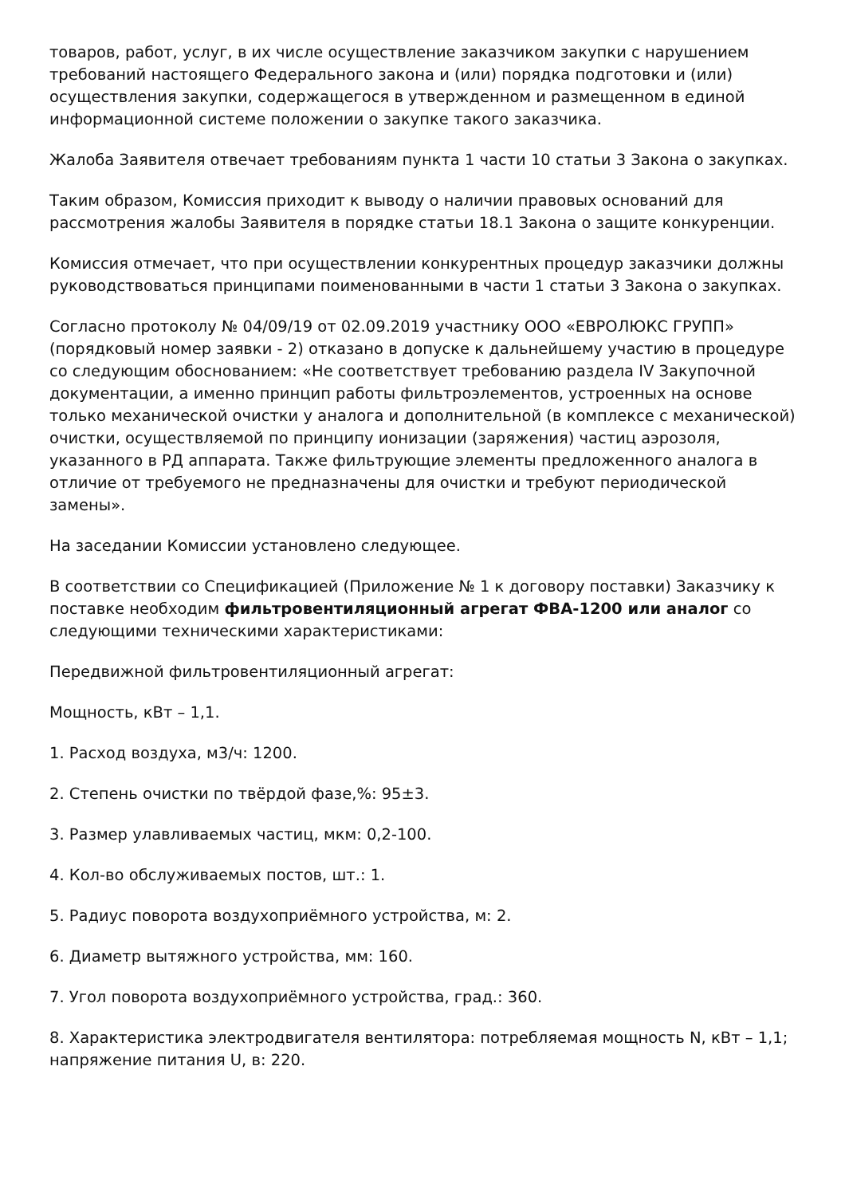товаров, работ, услуг, в их числе осуществление заказчиком закупки с нарушением требований настоящего Федерального закона и (или) порядка подготовки и (или) осуществления закупки, содержащегося в утвержденном и размещенном в единой информационной системе положении о закупке такого заказчика.
Жалоба Заявителя отвечает требованиям пункта 1 части 10 статьи 3 Закона о закупках.
Таким образом, Комиссия приходит к выводу о наличии правовых оснований для рассмотрения жалобы Заявителя в порядке статьи 18.1 Закона о защите конкуренции.
Комиссия отмечает, что при осуществлении конкурентных процедур заказчики должны руководствоваться принципами поименованными в части 1 статьи 3 Закона о закупках.
Согласно протоколу № 04/09/19 от 02.09.2019 участнику ООО «ЕВРОЛЮКС ГРУПП» (порядковый номер заявки - 2) отказано в допуске к дальнейшему участию в процедуре со следующим обоснованием: «Не соответствует требованию раздела IV Закупочной документации, а именно принцип работы фильтроэлементов, устроенных на основе только механической очистки у аналога и дополнительной (в комплексе с механической) очистки, осуществляемой по принципу ионизации (заряжения) частиц аэрозоля, указанного в РД аппарата. Также фильтрующие элементы предложенного аналога в отличие от требуемого не предназначены для очистки и требуют периодической замены».
На заседании Комиссии установлено следующее.
В соответствии со Спецификацией (Приложение № 1 к договору поставки) Заказчику к поставке необходим фильтровентиляционный агрегат ФВА-1200 или аналог со следующими техническими характеристиками:
Передвижной фильтровентиляционный агрегат:
Мощность, кВт – 1,1.
1. Расход воздуха, м3/ч: 1200.
2. Степень очистки по твёрдой фазе,%: 95±3.
3. Размер улавливаемых частиц, мкм: 0,2-100.
4. Кол-во обслуживаемых постов, шт.: 1.
5. Радиус поворота воздухоприёмного устройства, м: 2.
6. Диаметр вытяжного устройства, мм: 160.
7. Угол поворота воздухоприёмного устройства, град.: 360.
8. Характеристика электродвигателя вентилятора: потребляемая мощность N, кВт – 1,1; напряжение питания U, в: 220.